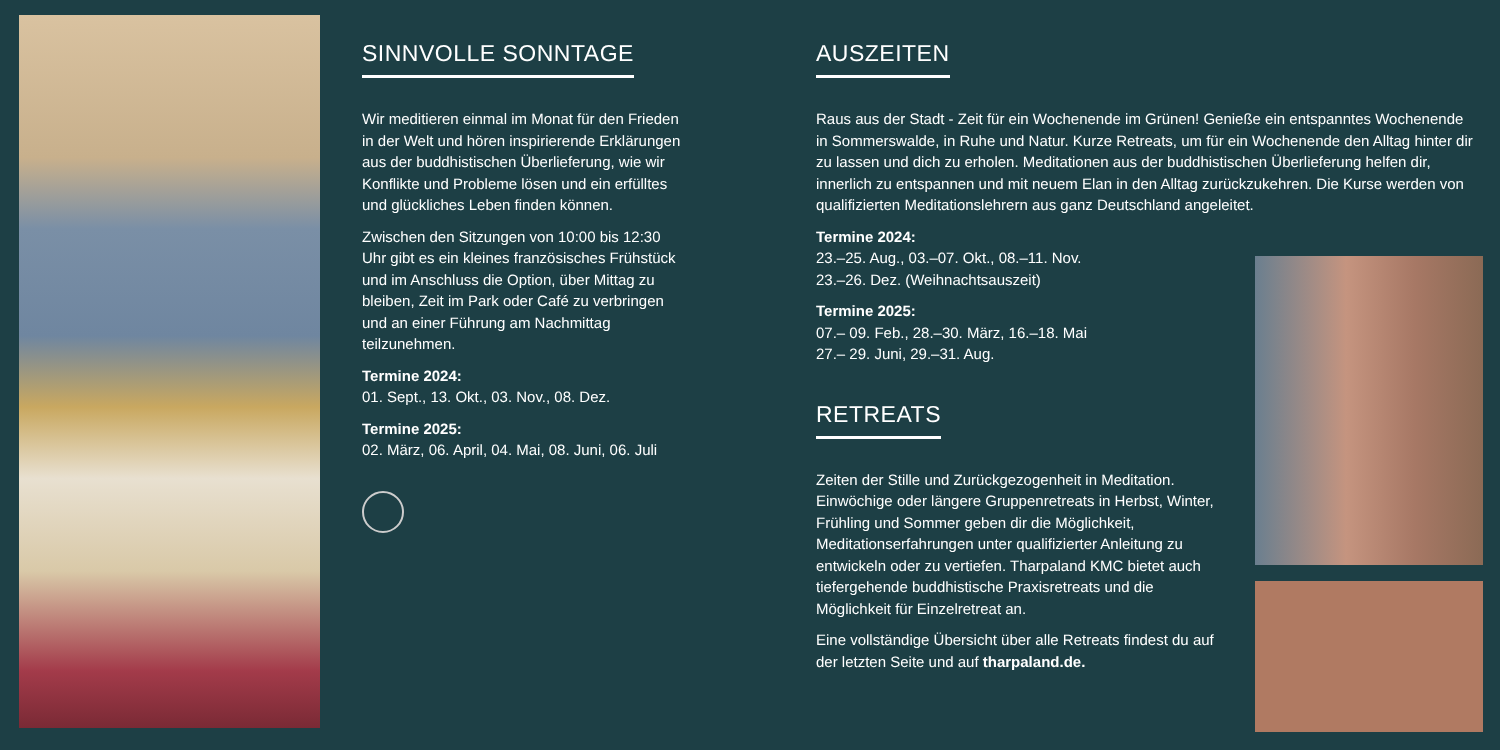SINNVOLLE SONNTAGE
Wir meditieren einmal im Monat für den Frieden in der Welt und hören inspirierende Erklärungen aus der buddhistischen Überlieferung, wie wir Konflikte und Probleme lösen und ein erfülltes und glückliches Leben finden können.
Zwischen den Sitzungen von 10:00 bis 12:30 Uhr gibt es ein kleines französisches Frühstück und im Anschluss die Option, über Mittag zu bleiben, Zeit im Park oder Café zu verbringen und an einer Führung am Nachmittag teilzunehmen.
Termine 2024:
01. Sept., 13. Okt., 03. Nov., 08. Dez.
Termine 2025:
02. März, 06. April, 04. Mai, 08. Juni, 06. Juli
AUSZEITEN
Raus aus der Stadt - Zeit für ein Wochenende im Grünen! Genieße ein entspanntes Wochenende in Sommerswalde, in Ruhe und Natur. Kurze Retreats, um für ein Wochenende den Alltag hinter dir zu lassen und dich zu erholen. Meditationen aus der buddhistischen Überlieferung helfen dir, innerlich zu entspannen und mit neuem Elan in den Alltag zurückzukehren. Die Kurse werden von qualifizierten Meditationslehrern aus ganz Deutschland angeleitet.
Termine 2024:
23.–25. Aug., 03.–07. Okt., 08.–11. Nov.
23.–26. Dez. (Weihnachtsauszeit)
Termine 2025:
07.– 09. Feb., 28.–30. März, 16.–18. Mai
27.– 29. Juni, 29.–31. Aug.
RETREATS
Zeiten der Stille und Zurückgezogenheit in Meditation. Einwöchige oder längere Gruppenretreats in Herbst, Winter, Frühling und Sommer geben dir die Möglichkeit, Meditationserfahrungen unter qualifizierter Anleitung zu entwickeln oder zu vertiefen. Tharpaland KMC bietet auch tiefergehende buddhistische Praxisretreats und die Möglichkeit für Einzelretreat an.
Eine vollständige Übersicht über alle Retreats findest du auf der letzten Seite und auf tharpaland.de.